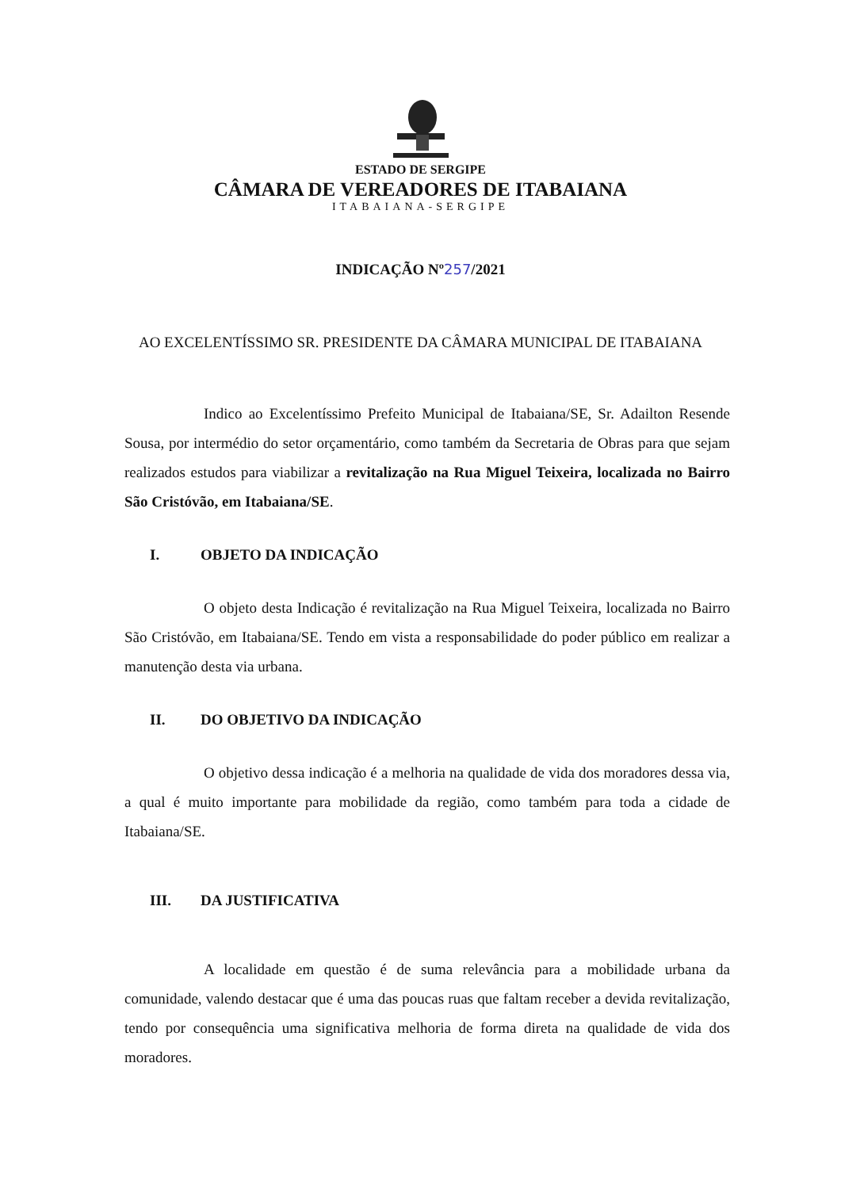ESTADO DE SERGIPE
CÂMARA DE VEREADORES DE ITABAIANA
ITABAIANA-SERGIPE
INDICAÇÃO Nº257/2021
AO EXCELENTÍSSIMO SR. PRESIDENTE DA CÂMARA MUNICIPAL DE ITABAIANA
Indico ao Excelentíssimo Prefeito Municipal de Itabaiana/SE, Sr. Adailton Resende Sousa, por intermédio do setor orçamentário, como também da Secretaria de Obras para que sejam realizados estudos para viabilizar a revitalização na Rua Miguel Teixeira, localizada no Bairro São Cristóvão, em Itabaiana/SE.
I. OBJETO DA INDICAÇÃO
O objeto desta Indicação é revitalização na Rua Miguel Teixeira, localizada no Bairro São Cristóvão, em Itabaiana/SE. Tendo em vista a responsabilidade do poder público em realizar a manutenção desta via urbana.
II. DO OBJETIVO DA INDICAÇÃO
O objetivo dessa indicação é a melhoria na qualidade de vida dos moradores dessa via, a qual é muito importante para mobilidade da região, como também para toda a cidade de Itabaiana/SE.
III. DA JUSTIFICATIVA
A localidade em questão é de suma relevância para a mobilidade urbana da comunidade, valendo destacar que é uma das poucas ruas que faltam receber a devida revitalização, tendo por consequência uma significativa melhoria de forma direta na qualidade de vida dos moradores.